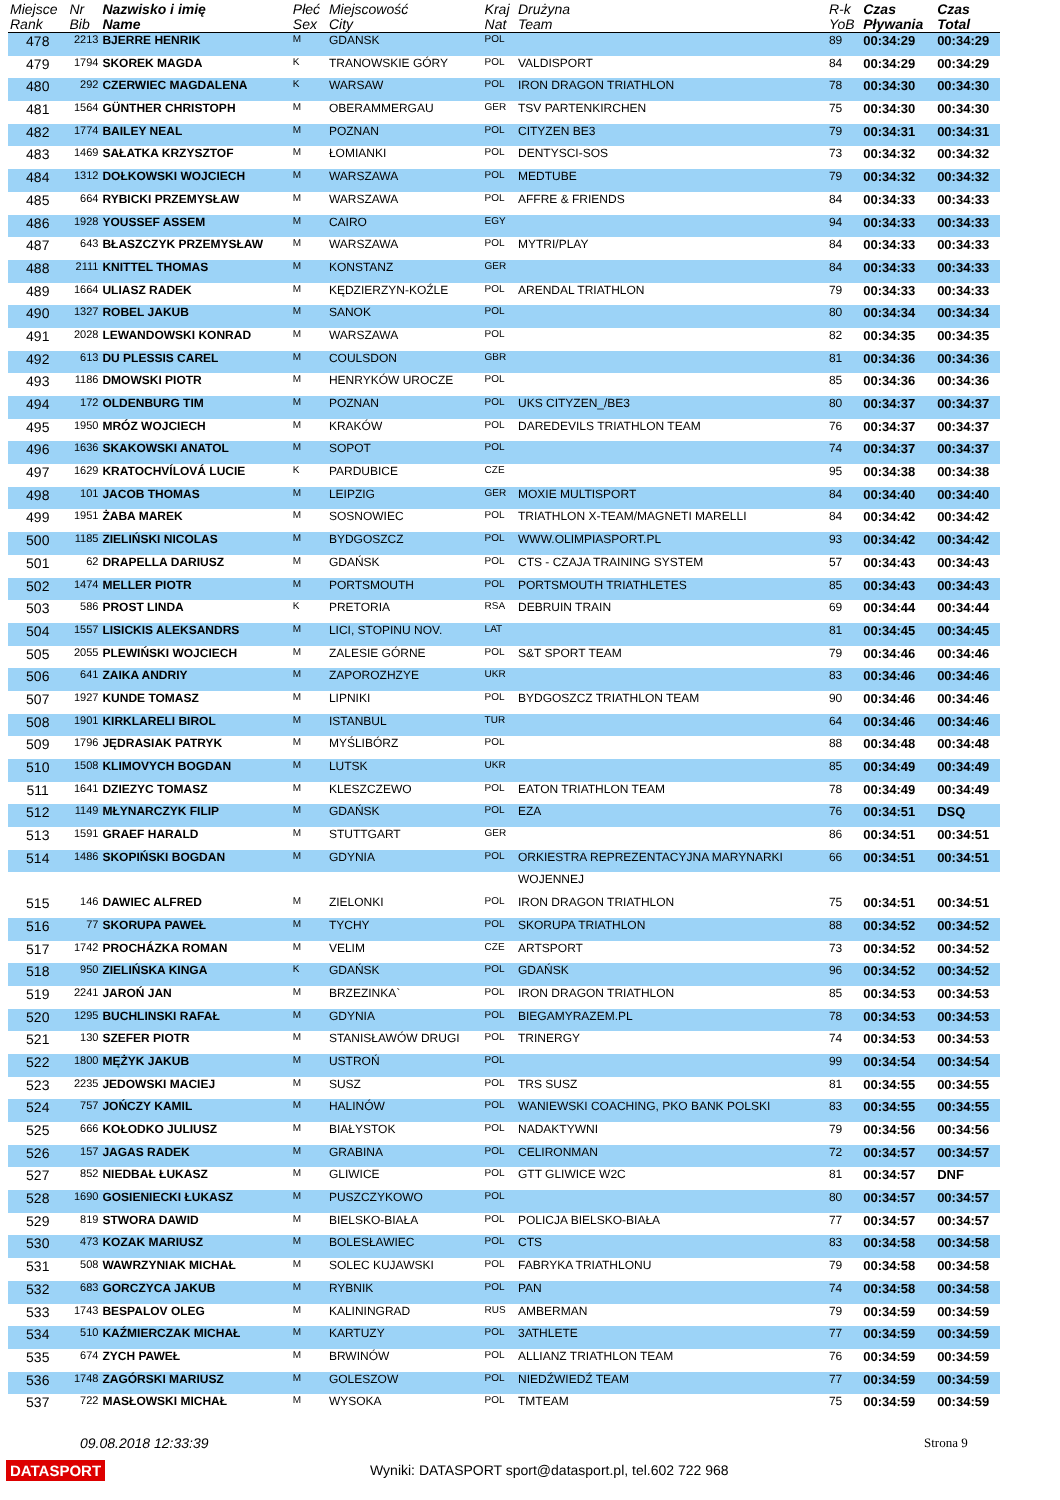| Miejsce Rank | Nr Bib | Nazwisko i imię Name | Płeć Sex | Miejscowość City | Kraj Nat | Drużyna Team | R-k YoB | Czas Pływania | Czas Total |
| --- | --- | --- | --- | --- | --- | --- | --- | --- | --- |
| 478 | 2213 | BJERRE HENRIK | M | GDANSK | POL | | 89 | 00:34:29 | 00:34:29 |
| 479 | 1794 | SKOREK MAGDA | K | TRANOWSKIE GÓRY | POL | VALDISPORT | 84 | 00:34:29 | 00:34:29 |
| 480 | 292 | CZERWIEC MAGDALENA | K | WARSAW | POL | IRON DRAGON TRIATHLON | 78 | 00:34:30 | 00:34:30 |
| 481 | 1564 | GÜNTHER CHRISTOPH | M | OBERAMMERGAU | GER | TSV PARTENKIRCHEN | 75 | 00:34:30 | 00:34:30 |
| 482 | 1774 | BAILEY NEAL | M | POZNAN | POL | CITYZEN BE3 | 79 | 00:34:31 | 00:34:31 |
| 483 | 1469 | SAŁATKA KRZYSZTOF | M | ŁOMIANKI | POL | DENTYSCI-SOS | 73 | 00:34:32 | 00:34:32 |
| 484 | 1312 | DOŁKOWSKI WOJCIECH | M | WARSZAWA | POL | MEDTUBE | 79 | 00:34:32 | 00:34:32 |
| 485 | 664 | RYBICKI PRZEMYSŁAW | M | WARSZAWA | POL | AFFRE & FRIENDS | 84 | 00:34:33 | 00:34:33 |
| 486 | 1928 | YOUSSEF ASSEM | M | CAIRO | EGY | | 94 | 00:34:33 | 00:34:33 |
| 487 | 643 | BŁASZCZYK PRZEMYSŁAW | M | WARSZAWA | POL | MYTRI/PLAY | 84 | 00:34:33 | 00:34:33 |
| 488 | 2111 | KNITTEL THOMAS | M | KONSTANZ | GER | | 84 | 00:34:33 | 00:34:33 |
| 489 | 1664 | ULIASZ RADEK | M | KĘDZIERZYN-KOŹLE | POL | ARENDAL TRIATHLON | 79 | 00:34:33 | 00:34:33 |
| 490 | 1327 | ROBEL JAKUB | M | SANOK | POL | | 80 | 00:34:34 | 00:34:34 |
| 491 | 2028 | LEWANDOWSKI KONRAD | M | WARSZAWA | POL | | 82 | 00:34:35 | 00:34:35 |
| 492 | 613 | DU PLESSIS CAREL | M | COULSDON | GBR | | 81 | 00:34:36 | 00:34:36 |
| 493 | 1186 | DMOWSKI PIOTR | M | HENRYKÓW UROCZE | POL | | 85 | 00:34:36 | 00:34:36 |
| 494 | 172 | OLDENBURG TIM | M | POZNAN | POL | UKS CITYZEN_/BE3 | 80 | 00:34:37 | 00:34:37 |
| 495 | 1950 | MRÓZ WOJCIECH | M | KRAKÓW | POL | DAREDEVILS TRIATHLON TEAM | 76 | 00:34:37 | 00:34:37 |
| 496 | 1636 | SKAKOWSKI ANATOL | M | SOPOT | POL | | 74 | 00:34:37 | 00:34:37 |
| 497 | 1629 | KRATOCHVÍLOVÁ LUCIE | K | PARDUBICE | CZE | | 95 | 00:34:38 | 00:34:38 |
| 498 | 101 | JACOB THOMAS | M | LEIPZIG | GER | MOXIE MULTISPORT | 84 | 00:34:40 | 00:34:40 |
| 499 | 1951 | ŻABA MAREK | M | SOSNOWIEC | POL | TRIATHLON X-TEAM/MAGNETI MARELLI | 84 | 00:34:42 | 00:34:42 |
| 500 | 1185 | ZIELIŃSKI NICOLAS | M | BYDGOSZCZ | POL | WWW.OLIMPIASPORT.PL | 93 | 00:34:42 | 00:34:42 |
| 501 | 62 | DRAPELLA DARIUSZ | M | GDAŃSK | POL | CTS - CZAJA TRAINING SYSTEM | 57 | 00:34:43 | 00:34:43 |
| 502 | 1474 | MELLER PIOTR | M | PORTSMOUTH | POL | PORTSMOUTH TRIATHLETES | 85 | 00:34:43 | 00:34:43 |
| 503 | 586 | PROST LINDA | K | PRETORIA | RSA | DEBRUIN TRAIN | 69 | 00:34:44 | 00:34:44 |
| 504 | 1557 | LISICKIS ALEKSANDRS | M | LICI, STOPINU NOV. | LAT | | 81 | 00:34:45 | 00:34:45 |
| 505 | 2055 | PLEWIŃSKI WOJCIECH | M | ZALESIE GÓRNE | POL | S&T SPORT TEAM | 79 | 00:34:46 | 00:34:46 |
| 506 | 641 | ZAIKA ANDRIY | M | ZAPOROZHZYE | UKR | | 83 | 00:34:46 | 00:34:46 |
| 507 | 1927 | KUNDE TOMASZ | M | LIPNIKI | POL | BYDGOSZCZ TRIATHLON TEAM | 90 | 00:34:46 | 00:34:46 |
| 508 | 1901 | KIRKLARELI BIROL | M | ISTANBUL | TUR | | 64 | 00:34:46 | 00:34:46 |
| 509 | 1796 | JĘDRASIAK PATRYK | M | MYŚLIBÓRZ | POL | | 88 | 00:34:48 | 00:34:48 |
| 510 | 1508 | KLIMOVYCH BOGDAN | M | LUTSK | UKR | | 85 | 00:34:49 | 00:34:49 |
| 511 | 1641 | DZIEZYC TOMASZ | M | KLESZCZEWO | POL | EATON TRIATHLON TEAM | 78 | 00:34:49 | 00:34:49 |
| 512 | 1149 | MŁYNARCZYK FILIP | M | GDAŃSK | POL | EZA | 76 | 00:34:51 | DSQ |
| 513 | 1591 | GRAEF HARALD | M | STUTTGART | GER | | 86 | 00:34:51 | 00:34:51 |
| 514 | 1486 | SKOPIŃSKI BOGDAN | M | GDYNIA | POL | ORKIESTRA REPREZENTACYJNA MARYNARKI | 66 | 00:34:51 | 00:34:51 |
| | | | | | | WOJENNEJ | | | |
| 515 | 146 | DAWIEC ALFRED | M | ZIELONKI | POL | IRON DRAGON TRIATHLON | 75 | 00:34:51 | 00:34:51 |
| 516 | 77 | SKORUPA PAWEŁ | M | TYCHY | POL | SKORUPA TRIATHLON | 88 | 00:34:52 | 00:34:52 |
| 517 | 1742 | PROCHÁZKA ROMAN | M | VELIM | CZE | ARTSPORT | 73 | 00:34:52 | 00:34:52 |
| 518 | 950 | ZIELIŃSKA KINGA | K | GDAŃSK | POL | GDAŃSK | 96 | 00:34:52 | 00:34:52 |
| 519 | 2241 | JAROŃ JAN | M | BRZEZINKA` | POL | IRON DRAGON TRIATHLON | 85 | 00:34:53 | 00:34:53 |
| 520 | 1295 | BUCHLINSKI RAFAŁ | M | GDYNIA | POL | BIEGAMYRAZEM.PL | 78 | 00:34:53 | 00:34:53 |
| 521 | 130 | SZEFER PIOTR | M | STANISŁAWÓW DRUGI | POL | TRINERGY | 74 | 00:34:53 | 00:34:53 |
| 522 | 1800 | MĘŻYK JAKUB | M | USTROŃ | POL | | 99 | 00:34:54 | 00:34:54 |
| 523 | 2235 | JEDOWSKI MACIEJ | M | SUSZ | POL | TRS SUSZ | 81 | 00:34:55 | 00:34:55 |
| 524 | 757 | JOŃCZY KAMIL | M | HALINÓW | POL | WANIEWSKI COACHING, PKO BANK POLSKI | 83 | 00:34:55 | 00:34:55 |
| 525 | 666 | KOŁODKO JULIUSZ | M | BIAŁYSTOK | POL | NADAKTYWNI | 79 | 00:34:56 | 00:34:56 |
| 526 | 157 | JAGAS RADEK | M | GRABINA | POL | CELIRONMAN | 72 | 00:34:57 | 00:34:57 |
| 527 | 852 | NIEDBAŁ ŁUKASZ | M | GLIWICE | POL | GTT GLIWICE W2C | 81 | 00:34:57 | DNF |
| 528 | 1690 | GOSIENIECKI ŁUKASZ | M | PUSZCZYKOWO | POL | | 80 | 00:34:57 | 00:34:57 |
| 529 | 819 | STWORA DAWID | M | BIELSKO-BIAŁA | POL | POLICJA BIELSKO-BIAŁA | 77 | 00:34:57 | 00:34:57 |
| 530 | 473 | KOZAK MARIUSZ | M | BOLESŁAWIEC | POL | CTS | 83 | 00:34:58 | 00:34:58 |
| 531 | 508 | WAWRZYNIAK MICHAŁ | M | SOLEC KUJAWSKI | POL | FABRYKA TRIATHLONU | 79 | 00:34:58 | 00:34:58 |
| 532 | 683 | GORCZYCA JAKUB | M | RYBNIK | POL | PAN | 74 | 00:34:58 | 00:34:58 |
| 533 | 1743 | BESPALOV OLEG | M | KALININGRAD | RUS | AMBERMAN | 79 | 00:34:59 | 00:34:59 |
| 534 | 510 | KAŹMIERCZAK MICHAŁ | M | KARTUZY | POL | 3ATHLETE | 77 | 00:34:59 | 00:34:59 |
| 535 | 674 | ZYCH PAWEŁ | M | BRWINÓW | POL | ALLIANZ TRIATHLON TEAM | 76 | 00:34:59 | 00:34:59 |
| 536 | 1748 | ZAGÓRSKI MARIUSZ | M | GOLESZOW | POL | NIEDŹWIEDŹ TEAM | 77 | 00:34:59 | 00:34:59 |
| 537 | 722 | MASŁOWSKI MICHAŁ | M | WYSOKA | POL | TMTEAM | 75 | 00:34:59 | 00:34:59 |
09.08.2018 12:33:39 Strona 9
DATASPORT
Wyniki: DATASPORT sport@datasport.pl, tel.602 722 968